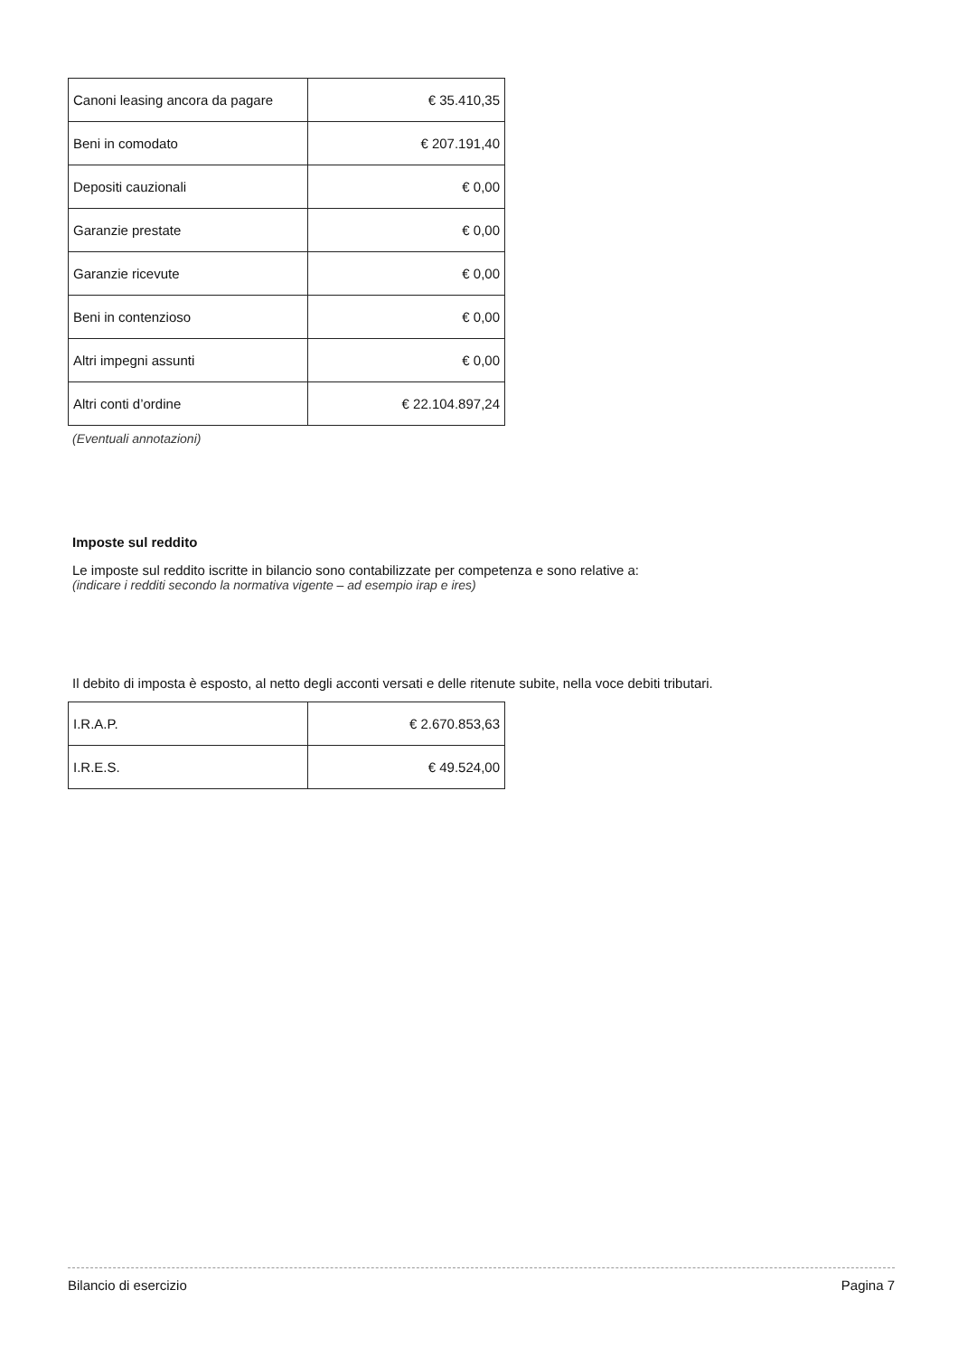| Canoni leasing ancora da pagare | € 35.410,35 |
| Beni in comodato | € 207.191,40 |
| Depositi cauzionali | € 0,00 |
| Garanzie prestate | € 0,00 |
| Garanzie ricevute | € 0,00 |
| Beni in contenzioso | € 0,00 |
| Altri impegni assunti | € 0,00 |
| Altri conti d’ordine | € 22.104.897,24 |
(Eventuali annotazioni)
Imposte sul reddito
Le imposte sul reddito iscritte in bilancio sono contabilizzate per competenza e sono relative a:
(indicare i redditi secondo la normativa vigente – ad esempio irap e ires)
Il debito di imposta è esposto, al netto degli acconti versati e delle ritenute subite, nella voce debiti tributari.
| I.R.A.P. | € 2.670.853,63 |
| I.R.E.S. | € 49.524,00 |
Bilancio di esercizio Pagina 7